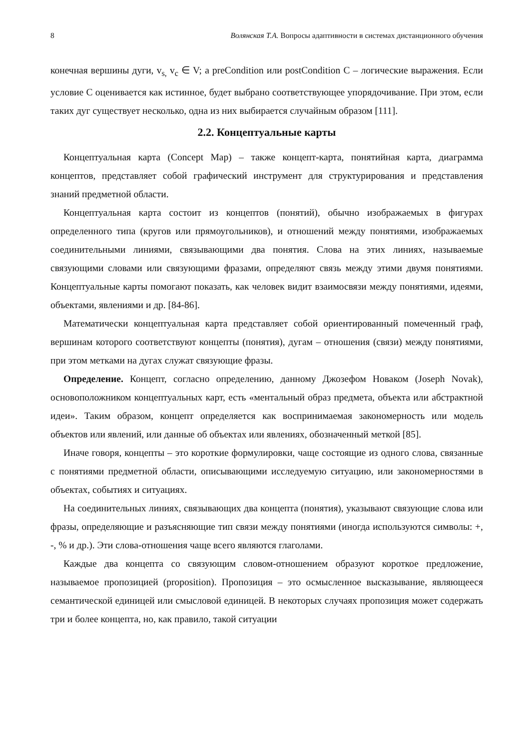8 Волянская Т.А. Вопросы адаптивности в системах дистанционного обучения
конечная вершины дуги, v<sub>s,</sub> v<sub>c</sub> ∈ V; a preCondition или postCondition С – логические выражения. Если условие С оценивается как истинное, будет выбрано соответствующее упорядочивание. При этом, если таких дуг существует несколько, одна из них выбирается случайным образом [111].
2.2. Концептуальные карты
Концептуальная карта (Concept Map) – также концепт-карта, понятийная карта, диаграмма концептов, представляет собой графический инструмент для структурирования и представления знаний предметной области.
Концептуальная карта состоит из концептов (понятий), обычно изображаемых в фигурах определенного типа (кругов или прямоугольников), и отношений между понятиями, изображаемых соединительными линиями, связывающими два понятия. Слова на этих линиях, называемые связующими словами или связующими фразами, определяют связь между этими двумя понятиями. Концептуальные карты помогают показать, как человек видит взаимосвязи между понятиями, идеями, объектами, явлениями и др. [84-86].
Математически концептуальная карта представляет собой ориентированный помеченный граф, вершинам которого соответствуют концепты (понятия), дугам – отношения (связи) между понятиями, при этом метками на дугах служат связующие фразы.
Определение. Концепт, согласно определению, данному Джозефом Новаком (Joseph Novak), основоположником концептуальных карт, есть «ментальный образ предмета, объекта или абстрактной идеи». Таким образом, концепт определяется как воспринимаемая закономерность или модель объектов или явлений, или данные об объектах или явлениях, обозначенный меткой [85].
Иначе говоря, концепты – это короткие формулировки, чаще состоящие из одного слова, связанные с понятиями предметной области, описывающими исследуемую ситуацию, или закономерностями в объектах, событиях и ситуациях.
На соединительных линиях, связывающих два концепта (понятия), указывают связующие слова или фразы, определяющие и разъясняющие тип связи между понятиями (иногда используются символы: +, -, % и др.). Эти слова-отношения чаще всего являются глаголами.
Каждые два концепта со связующим словом-отношением образуют короткое предложение, называемое пропозицией (proposition). Пропозиция – это осмысленное высказывание, являющееся семантической единицей или смысловой единицей. В некоторых случаях пропозиция может содержать три и более концепта, но, как правило, такой ситуации